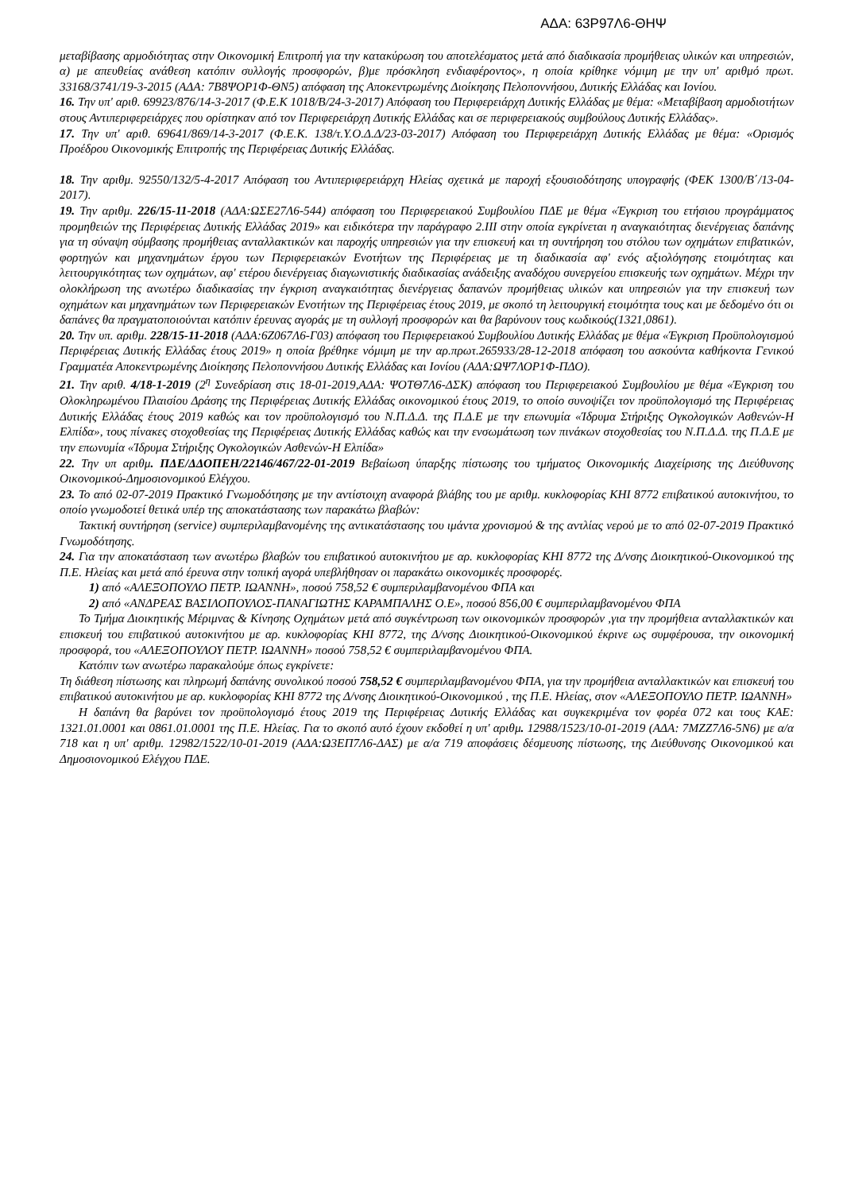ΑΔΑ: 63Ρ97Λ6-ΘΗΨ
μεταβίβασης αρμοδιότητας στην Οικονομική Επιτροπή για την κατακύρωση του αποτελέσματος μετά από διαδικασία προμήθειας υλικών και υπηρεσιών, α) με απευθείας ανάθεση κατόπιν συλλογής προσφορών, β)με πρόσκληση ενδιαφέροντος», η οποία κρίθηκε νόμιμη με την υπ' αριθμό πρωτ. 33168/3741/19-3-2015 (ΑΔΑ: 7Β8ΨΟΡ1Φ-ΘΝ5) απόφαση της Αποκεντρωμένης Διοίκησης Πελοποννήσου, Δυτικής Ελλάδας και Ιονίου.
16. Την υπ' αριθ. 69923/876/14-3-2017 (Φ.Ε.Κ 1018/Β/24-3-2017) Απόφαση του Περιφερειάρχη Δυτικής Ελλάδας με θέμα: «Μεταβίβαση αρμοδιοτήτων στους Αντιπεριφερειάρχες που ορίστηκαν από τον Περιφερειάρχη Δυτικής Ελλάδας και σε περιφερειακούς συμβούλους Δυτικής Ελλάδας».
17. Την υπ' αριθ. 69641/869/14-3-2017 (Φ.Ε.Κ. 138/τ.Υ.Ο.Δ.Δ/23-03-2017) Απόφαση του Περιφερειάρχη Δυτικής Ελλάδας με θέμα: «Ορισμός Προέδρου Οικονομικής Επιτροπής της Περιφέρειας Δυτικής Ελλάδας.
18. Την αριθμ. 92550/132/5-4-2017 Απόφαση του Αντιπεριφερειάρχη Ηλείας σχετικά με παροχή εξουσιοδότησης υπογραφής (ΦΕΚ 1300/Β΄/13-04-2017).
19. Την αριθμ. 226/15-11-2018 (ΑΔΑ:ΩΣΕ27Λ6-544) απόφαση του Περιφερειακού Συμβουλίου ΠΔΕ με θέμα «Έγκριση του ετήσιου προγράμματος προμηθειών της Περιφέρειας Δυτικής Ελλάδας 2019» και ειδικότερα την παράγραφο 2.ΙΙΙ στην οποία εγκρίνεται η αναγκαιότητας διενέργειας δαπάνης για τη σύναψη σύμβασης προμήθειας ανταλλακτικών και παροχής υπηρεσιών για την επισκευή και τη συντήρηση του στόλου των οχημάτων επιβατικών, φορτηγών και μηχανημάτων έργου των Περιφερειακών Ενοτήτων της Περιφέρειας με τη διαδικασία αφ' ενός αξιολόγησης ετοιμότητας και λειτουργικότητας των οχημάτων, αφ' ετέρου διενέργειας διαγωνιστικής διαδικασίας ανάδειξης αναδόχου συνεργείου επισκευής των οχημάτων. Μέχρι την ολοκλήρωση της ανωτέρω διαδικασίας την έγκριση αναγκαιότητας διενέργειας δαπανών προμήθειας υλικών και υπηρεσιών για την επισκευή των οχημάτων και μηχανημάτων των Περιφερειακών Ενοτήτων της Περιφέρειας έτους 2019, με σκοπό τη λειτουργική ετοιμότητα τους και με δεδομένο ότι οι δαπάνες θα πραγματοποιούνται κατόπιν έρευνας αγοράς με τη συλλογή προσφορών και θα βαρύνουν τους κωδικούς(1321,0861).
20. Την υπ. αριθμ. 228/15-11-2018 (ΑΔΑ:6Ζ067Λ6-Γ03) απόφαση του Περιφερειακού Συμβουλίου Δυτικής Ελλάδας με θέμα «Έγκριση Προϋπολογισμού Περιφέρειας Δυτικής Ελλάδας έτους 2019» η οποία βρέθηκε νόμιμη με την αρ.πρωτ.265933/28-12-2018 απόφαση του ασκούντα καθήκοντα Γενικού Γραμματέα Αποκεντρωμένης Διοίκησης Πελοποννήσου Δυτικής Ελλάδας και Ιονίου (ΑΔΑ:ΩΨ7ΛΟΡ1Φ-ΠΔΟ).
21. Την αριθ. 4/18-1-2019 (2<sup>η</sup> Συνεδρίαση στις 18-01-2019,ΑΔΑ: ΨΟΤΘ7Λ6-ΔΣΚ) απόφαση του Περιφερειακού Συμβουλίου με θέμα «Έγκριση του Ολοκληρωμένου Πλαισίου Δράσης της Περιφέρειας Δυτικής Ελλάδας οικονομικού έτους 2019, το οποίο συνοψίζει τον προϋπολογισμό της Περιφέρειας Δυτικής Ελλάδας έτους 2019 καθώς και τον προϋπολογισμό του Ν.Π.Δ.Δ. της Π.Δ.Ε με την επωνυμία «Ίδρυμα Στήριξης Ογκολογικών Ασθενών-Η Ελπίδα», τους πίνακες στοχοθεσίας της Περιφέρειας Δυτικής Ελλάδας καθώς και την ενσωμάτωση των πινάκων στοχοθεσίας του Ν.Π.Δ.Δ. της Π.Δ.Ε με την επωνυμία «Ίδρυμα Στήριξης Ογκολογικών Ασθενών-Η Ελπίδα»
22. Την υπ αριθμ. ΠΔΕ/ΔΔΟΠΕΗ/22146/467/22-01-2019 Βεβαίωση ύπαρξης πίστωσης του τμήματος Οικονομικής Διαχείρισης της Διεύθυνσης Οικονομικού-Δημοσιονομικού Ελέγχου.
23. Το από 02-07-2019 Πρακτικό Γνωμοδότησης με την αντίστοιχη αναφορά βλάβης του με αριθμ. κυκλοφορίας ΚΗΙ 8772 επιβατικού αυτοκινήτου, το οποίο γνωμοδοτεί θετικά υπέρ της αποκατάστασης των παρακάτω βλαβών:
Τακτική συντήρηση (service) συμπεριλαμβανομένης της αντικατάστασης του ιμάντα χρονισμού & της αντλίας νερού με το από 02-07-2019 Πρακτικό Γνωμοδότησης.
24. Για την αποκατάσταση των ανωτέρω βλαβών του επιβατικού αυτοκινήτου με αρ. κυκλοφορίας ΚΗΙ 8772 της Δ/νσης Διοικητικού-Οικονομικού της Π.Ε. Ηλείας και μετά από έρευνα στην τοπική αγορά υπεβλήθησαν οι παρακάτω οικονομικές προσφορές.
1) από «ΑΛΕΞΟΠΟΥΛΟ ΠΕΤΡ. ΙΩΑΝΝΗ», ποσού 758,52 € συμπεριλαμβανομένου ΦΠΑ και
2) από «ΑΝΔΡΕΑΣ ΒΑΣΙΛΟΠΟΥΛΟΣ-ΠΑΝΑΓΙΩΤΗΣ ΚΑΡΑΜΠΑΛΗΣ Ο.Ε», ποσού 856,00 € συμπεριλαμβανομένου ΦΠΑ
Το Τμήμα Διοικητικής Μέριμνας & Κίνησης Οχημάτων μετά από συγκέντρωση των οικονομικών προσφορών ,για την προμήθεια ανταλλακτικών και επισκευή του επιβατικού αυτοκινήτου με αρ. κυκλοφορίας ΚΗΙ 8772, της Δ/νσης Διοικητικού-Οικονομικού έκρινε ως συμφέρουσα, την οικονομική προσφορά, του «ΑΛΕΞΟΠΟΥΛΟΥ ΠΕΤΡ. ΙΩΑΝΝΗ» ποσού 758,52 € συμπεριλαμβανομένου ΦΠΑ.
Κατόπιν των ανωτέρω παρακαλούμε όπως εγκρίνετε:
Τη διάθεση πίστωσης και πληρωμή δαπάνης συνολικού ποσού 758,52 € συμπεριλαμβανομένου ΦΠΑ, για την προμήθεια ανταλλακτικών και επισκευή του επιβατικού αυτοκινήτου με αρ. κυκλοφορίας ΚΗΙ 8772 της Δ/νσης Διοικητικού-Οικονομικού , της Π.Ε. Ηλείας, στον «ΑΛΕΞΟΠΟΥΛΟ ΠΕΤΡ. ΙΩΑΝΝΗ»
Η δαπάνη θα βαρύνει τον προϋπολογισμό έτους 2019 της Περιφέρειας Δυτικής Ελλάδας και συγκεκριμένα τον φορέα 072 και τους ΚΑΕ: 1321.01.0001 και 0861.01.0001 της Π.Ε. Ηλείας. Για το σκοπό αυτό έχουν εκδοθεί η υπ' αριθμ. 12988/1523/10-01-2019 (ΑΔΑ: 7ΜΖΖ7Λ6-5Ν6) με α/α 718 και η υπ' αριθμ. 12982/1522/10-01-2019 (ΑΔΑ:Ω3ΕΠ7Λ6-ΔΑΣ) με α/α 719 αποφάσεις δέσμευσης πίστωσης, της Διεύθυνσης Οικονομικού και Δημοσιονομικού Ελέγχου ΠΔΕ.